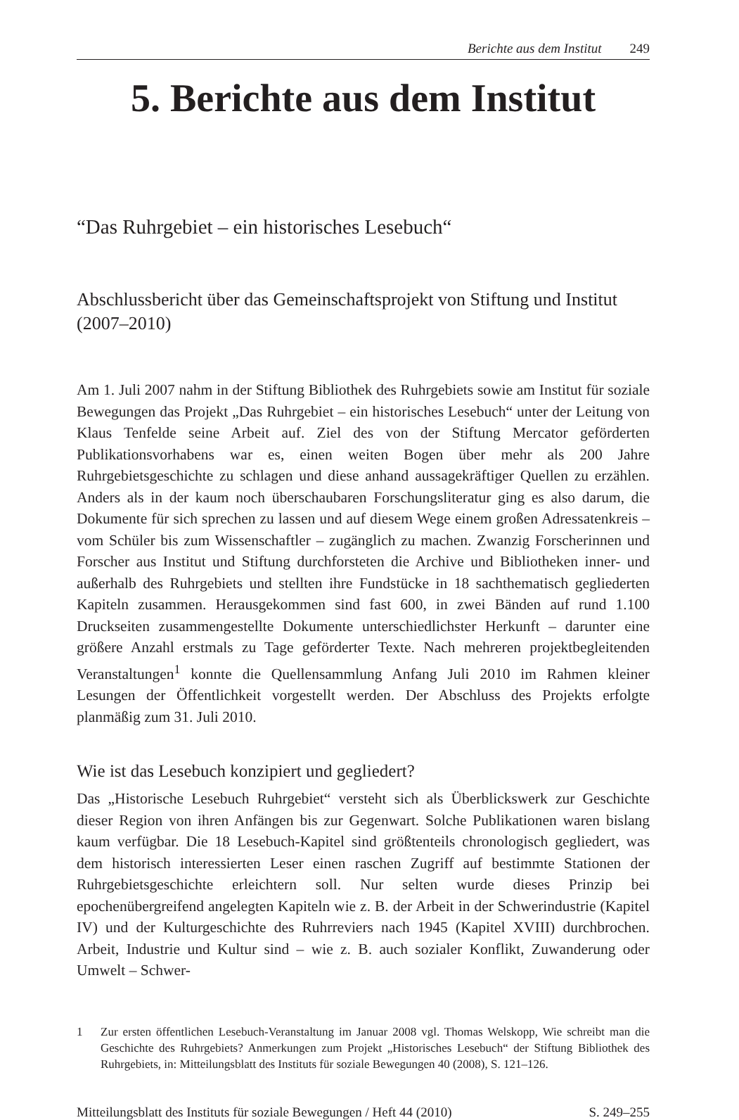Berichte aus dem Institut 249
5. Berichte aus dem Institut
“Das Ruhrgebiet – ein historisches Lesebuch“
Abschlussbericht über das Gemeinschaftsprojekt von Stiftung und Institut (2007–2010)
Am 1. Juli 2007 nahm in der Stiftung Bibliothek des Ruhrgebiets sowie am Institut für soziale Bewegungen das Projekt „Das Ruhrgebiet – ein historisches Lesebuch“ unter der Leitung von Klaus Tenfelde seine Arbeit auf. Ziel des von der Stiftung Mercator geförderten Publikationsvorhabens war es, einen weiten Bogen über mehr als 200 Jahre Ruhrgebietsgeschichte zu schlagen und diese anhand aussagekräftiger Quellen zu erzählen. Anders als in der kaum noch überschaubaren Forschungsliteratur ging es also darum, die Dokumente für sich sprechen zu lassen und auf diesem Wege einem großen Adressatenkreis – vom Schüler bis zum Wissenschaftler – zugänglich zu machen. Zwanzig Forscherinnen und Forscher aus Institut und Stiftung durchforsteten die Archive und Bibliotheken inner- und außerhalb des Ruhrgebiets und stellten ihre Fundstücke in 18 sachthematisch gegliederten Kapiteln zusammen. Herausgekommen sind fast 600, in zwei Bänden auf rund 1.100 Druckseiten zusammengestellte Dokumente unterschiedlichster Herkunft – darunter eine größere Anzahl erstmals zu Tage geförderter Texte. Nach mehreren projektbegleitenden Veranstaltungen<sup>1</sup> konnte die Quellensammlung Anfang Juli 2010 im Rahmen kleiner Lesungen der Öffentlichkeit vorgestellt werden. Der Abschluss des Projekts erfolgte planmäßig zum 31. Juli 2010.
Wie ist das Lesebuch konzipiert und gegliedert?
Das „Historische Lesebuch Ruhrgebiet“ versteht sich als Überblickswerk zur Geschichte dieser Region von ihren Anfängen bis zur Gegenwart. Solche Publikationen waren bislang kaum verfügbar. Die 18 Lesebuch-Kapitel sind größtenteils chronologisch gegliedert, was dem historisch interessierten Leser einen raschen Zugriff auf bestimmte Stationen der Ruhrgebietsgeschichte erleichtern soll. Nur selten wurde dieses Prinzip bei epochenübergreifend angelegten Kapiteln wie z. B. der Arbeit in der Schwerindustrie (Kapitel IV) und der Kulturgeschichte des Ruhrreviers nach 1945 (Kapitel XVIII) durchbrochen. Arbeit, Industrie und Kultur sind – wie z. B. auch sozialer Konflikt, Zuwanderung oder Umwelt – Schwer-
1 Zur ersten öffentlichen Lesebuch-Veranstaltung im Januar 2008 vgl. Thomas Welskopp, Wie schreibt man die Geschichte des Ruhrgebiets? Anmerkungen zum Projekt „Historisches Lesebuch“ der Stiftung Bibliothek des Ruhrgebiets, in: Mitteilungsblatt des Instituts für soziale Bewegungen 40 (2008), S. 121–126.
Mitteilungsblatt des Instituts für soziale Bewegungen / Heft 44 (2010) S. 249–255